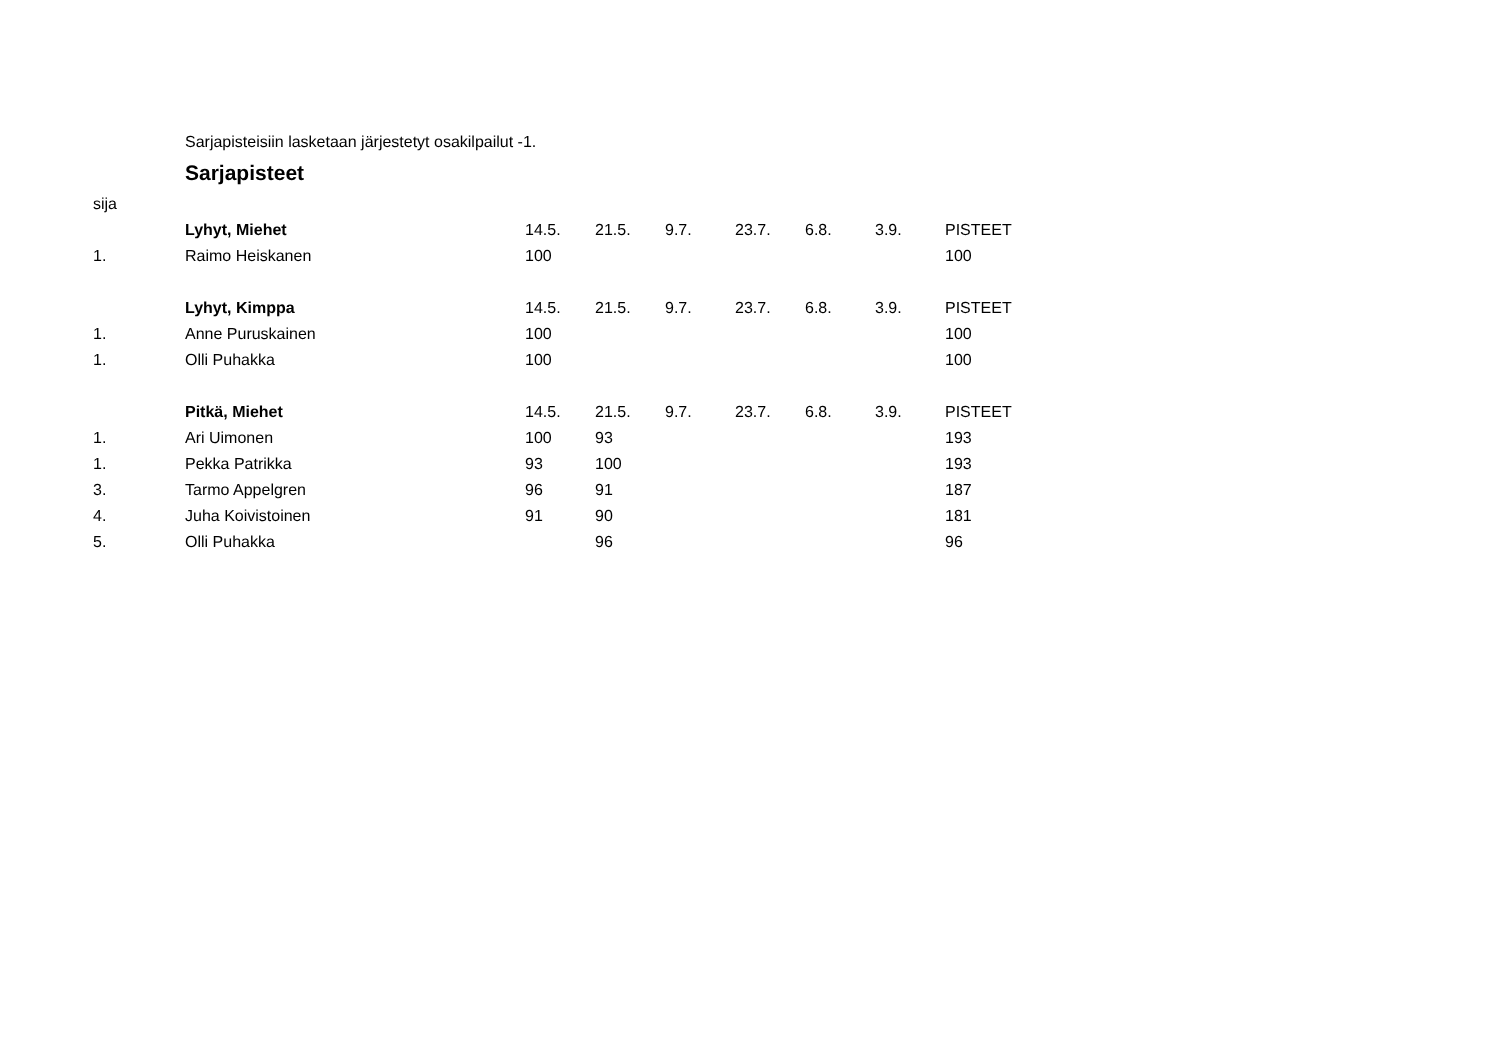Sarjapisteisiin lasketaan järjestetyt osakilpailut -1.
Sarjapisteet
| sija | | | | | | | | |
| | Lyhyt, Miehet | 14.5. | 21.5. | 9.7. | 23.7. | 6.8. | 3.9. | PISTEET |
| 1. | Raimo Heiskanen | 100 | | | | | | 100 |
| | Lyhyt, Kimppa | 14.5. | 21.5. | 9.7. | 23.7. | 6.8. | 3.9. | PISTEET |
| 1. | Anne Puruskainen | 100 | | | | | | 100 |
| 1. | Olli Puhakka | 100 | | | | | | 100 |
| | Pitkä, Miehet | 14.5. | 21.5. | 9.7. | 23.7. | 6.8. | 3.9. | PISTEET |
| 1. | Ari Uimonen | 100 | 93 | | | | | 193 |
| 1. | Pekka Patrikka | 93 | 100 | | | | | 193 |
| 3. | Tarmo Appelgren | 96 | 91 | | | | | 187 |
| 4. | Juha Koivistoinen | 91 | 90 | | | | | 181 |
| 5. | Olli Puhakka | | 96 | | | | | 96 |